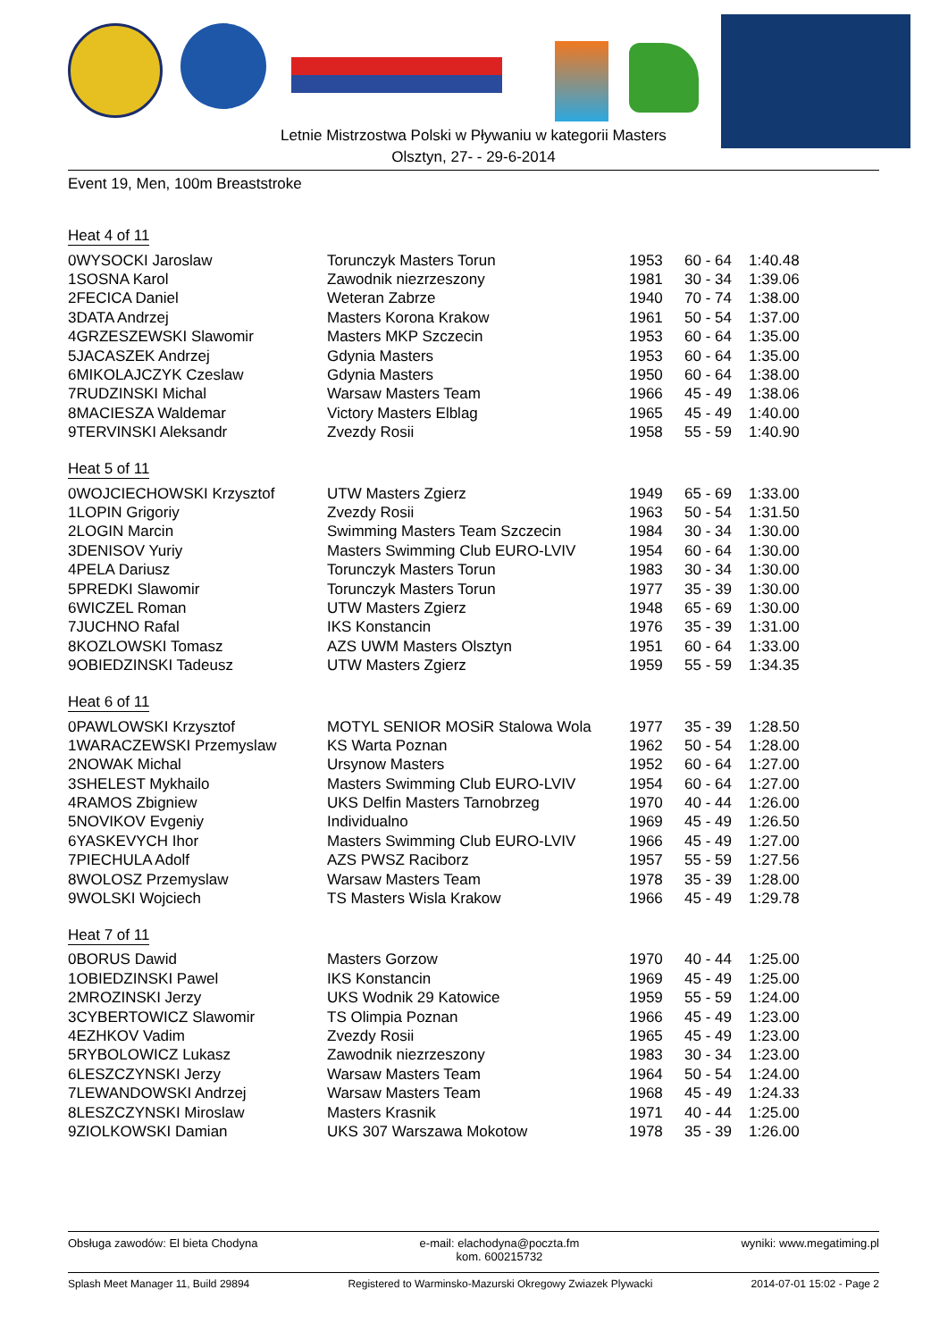Letnie Mistrzostwa Polski w Pływaniu w kategorii Masters
Olsztyn, 27- - 29-6-2014
Event 19, Men, 100m Breaststroke
Heat 4 of 11
| 0WYSOCKI Jaroslaw | Torunczyk Masters Torun | 1953 | 60 - 64 | 1:40.48 |
| 1SOSNA Karol | Zawodnik niezrzeszony | 1981 | 30 - 34 | 1:39.06 |
| 2FECICA Daniel | Weteran Zabrze | 1940 | 70 - 74 | 1:38.00 |
| 3DATA Andrzej | Masters Korona Krakow | 1961 | 50 - 54 | 1:37.00 |
| 4GRZESZEWSKI Slawomir | Masters MKP Szczecin | 1953 | 60 - 64 | 1:35.00 |
| 5JACASZEK Andrzej | Gdynia Masters | 1953 | 60 - 64 | 1:35.00 |
| 6MIKOLAJCZYK Czeslaw | Gdynia Masters | 1950 | 60 - 64 | 1:38.00 |
| 7RUDZINSKI Michal | Warsaw Masters Team | 1966 | 45 - 49 | 1:38.06 |
| 8MACIESZA Waldemar | Victory Masters Elblag | 1965 | 45 - 49 | 1:40.00 |
| 9TERVINSKI Aleksandr | Zvezdy Rosii | 1958 | 55 - 59 | 1:40.90 |
Heat 5 of 11
| 0WOJCIECHOWSKI Krzysztof | UTW Masters Zgierz | 1949 | 65 - 69 | 1:33.00 |
| 1LOPIN Grigoriy | Zvezdy Rosii | 1963 | 50 - 54 | 1:31.50 |
| 2LOGIN Marcin | Swimming Masters Team Szczecin | 1984 | 30 - 34 | 1:30.00 |
| 3DENISOV Yuriy | Masters Swimming Club EURO-LVIV | 1954 | 60 - 64 | 1:30.00 |
| 4PELA Dariusz | Torunczyk Masters Torun | 1983 | 30 - 34 | 1:30.00 |
| 5PREDKI Slawomir | Torunczyk Masters Torun | 1977 | 35 - 39 | 1:30.00 |
| 6WICZEL Roman | UTW Masters Zgierz | 1948 | 65 - 69 | 1:30.00 |
| 7JUCHNO Rafal | IKS Konstancin | 1976 | 35 - 39 | 1:31.00 |
| 8KOZLOWSKI Tomasz | AZS UWM Masters Olsztyn | 1951 | 60 - 64 | 1:33.00 |
| 9OBIEDZINSKI Tadeusz | UTW Masters Zgierz | 1959 | 55 - 59 | 1:34.35 |
Heat 6 of 11
| 0PAWLOWSKI Krzysztof | MOTYL SENIOR MOSiR Stalowa Wola | 1977 | 35 - 39 | 1:28.50 |
| 1WARACZEWSKI Przemyslaw | KS Warta Poznan | 1962 | 50 - 54 | 1:28.00 |
| 2NOWAK Michal | Ursynow Masters | 1952 | 60 - 64 | 1:27.00 |
| 3SHELEST Mykhailo | Masters Swimming Club EURO-LVIV | 1954 | 60 - 64 | 1:27.00 |
| 4RAMOS Zbigniew | UKS Delfin Masters Tarnobrzeg | 1970 | 40 - 44 | 1:26.00 |
| 5NOVIKOV Evgeniy | Individualno | 1969 | 45 - 49 | 1:26.50 |
| 6YASKEVYCH Ihor | Masters Swimming Club EURO-LVIV | 1966 | 45 - 49 | 1:27.00 |
| 7PIECHULA Adolf | AZS PWSZ Raciborz | 1957 | 55 - 59 | 1:27.56 |
| 8WOLOSZ Przemyslaw | Warsaw Masters Team | 1978 | 35 - 39 | 1:28.00 |
| 9WOLSKI Wojciech | TS Masters Wisla Krakow | 1966 | 45 - 49 | 1:29.78 |
Heat 7 of 11
| 0BORUS Dawid | Masters Gorzow | 1970 | 40 - 44 | 1:25.00 |
| 1OBIEDZINSKI Pawel | IKS Konstancin | 1969 | 45 - 49 | 1:25.00 |
| 2MROZINSKI Jerzy | UKS Wodnik 29 Katowice | 1959 | 55 - 59 | 1:24.00 |
| 3CYBERTOWICZ Slawomir | TS Olimpia Poznan | 1966 | 45 - 49 | 1:23.00 |
| 4EZHKOV Vadim | Zvezdy Rosii | 1965 | 45 - 49 | 1:23.00 |
| 5RYBOLOWICZ Lukasz | Zawodnik niezrzeszony | 1983 | 30 - 34 | 1:23.00 |
| 6LESZCZYNSKI Jerzy | Warsaw Masters Team | 1964 | 50 - 54 | 1:24.00 |
| 7LEWANDOWSKI Andrzej | Warsaw Masters Team | 1968 | 45 - 49 | 1:24.33 |
| 8LESZCZYNSKI Miroslaw | Masters Krasnik | 1971 | 40 - 44 | 1:25.00 |
| 9ZIOLKOWSKI Damian | UKS 307 Warszawa Mokotow | 1978 | 35 - 39 | 1:26.00 |
Obsługa zawodów: El bieta Chodyna e-mail: elachodyna@poczta.fm
kom. 600215732 wyniki: www.megatiming.pl
Splash Meet Manager 11, Build 29894 Registered to Warminsko-Mazurski Okregowy Zwiazek Plywacki 2014-07-01 15:02 - Page 2